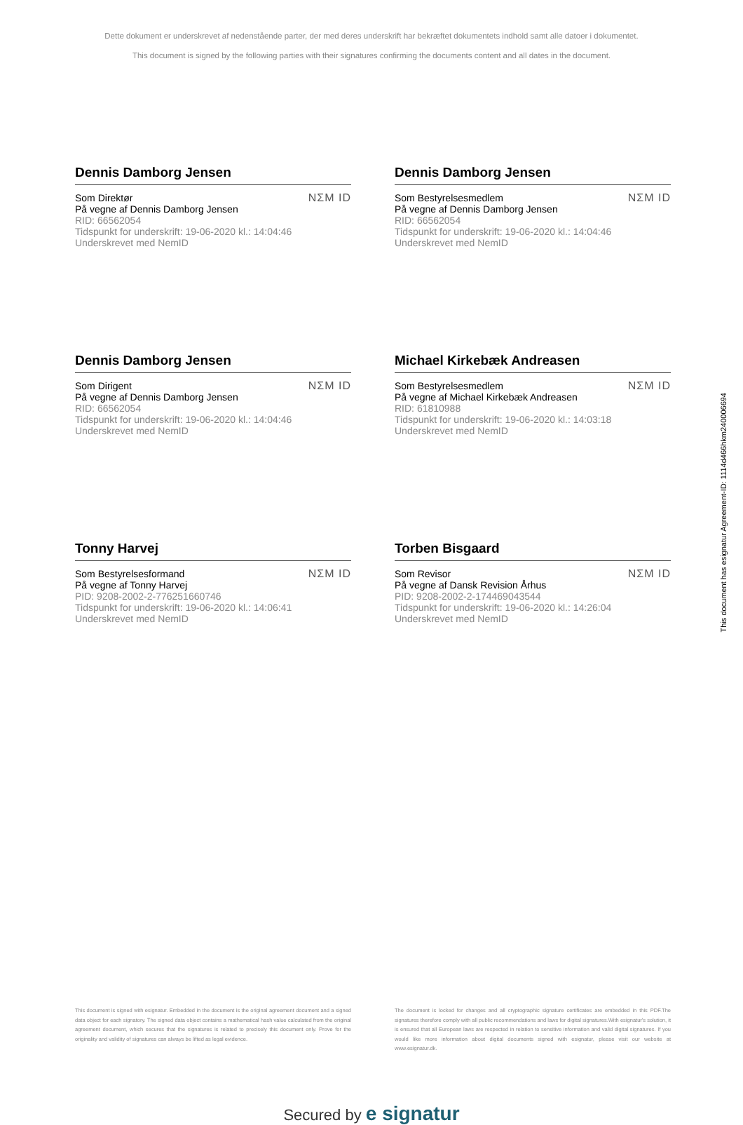Dette dokument er underskrevet af nedenstående parter, der med deres underskrift har bekræftet dokumentets indhold samt alle datoer i dokumentet.
This document is signed by the following parties with their signatures confirming the documents content and all dates in the document.
Dennis Damborg Jensen
Som Direktør
På vegne af Dennis Damborg Jensen
RID: 66562054
Tidspunkt for underskrift: 19-06-2020 kl.: 14:04:46
Underskrevet med NemID
NΣM ID
Dennis Damborg Jensen
Som Bestyrelsesmedlem
På vegne af Dennis Damborg Jensen
RID: 66562054
Tidspunkt for underskrift: 19-06-2020 kl.: 14:04:46
Underskrevet med NemID
NΣM ID
Dennis Damborg Jensen
Som Dirigent
På vegne af Dennis Damborg Jensen
RID: 66562054
Tidspunkt for underskrift: 19-06-2020 kl.: 14:04:46
Underskrevet med NemID
NΣM ID
Michael Kirkebæk Andreasen
Som Bestyrelsesmedlem
På vegne af Michael Kirkebæk Andreasen
RID: 61810988
Tidspunkt for underskrift: 19-06-2020 kl.: 14:03:18
Underskrevet med NemID
NΣM ID
Tonny Harvej
Som Bestyrelsesformand
På vegne af Tonny Harvej
PID: 9208-2002-2-776251660746
Tidspunkt for underskrift: 19-06-2020 kl.: 14:06:41
Underskrevet med NemID
NΣM ID
Torben Bisgaard
Som Revisor
På vegne af Dansk Revision Århus
PID: 9208-2002-2-174469043544
Tidspunkt for underskrift: 19-06-2020 kl.: 14:26:04
Underskrevet med NemID
NΣM ID
This document is signed with esignatur. Embedded in the document is the original agreement document and a signed data object for each signatory. The signed data object contains a mathematical hash value calculated from the original agreement document, which secures that the signatures is related to precisely this document only. Prove for the originality and validity of signatures can always be lifted as legal evidence.
The document is locked for changes and all cryptographic signature certificates are embedded in this PDF.The signatures therefore comply with all public recommendations and laws for digital signatures.With esignatur's solution, it is ensured that all European laws are respected in relation to sensitive information and valid digital signatures. If you would like more information about digital documents signed with esignatur, please visit our website at www.esignatur.dk.
Secured by e signatur
This document has esignatur Agreement-ID: 1114d466hkm240006694